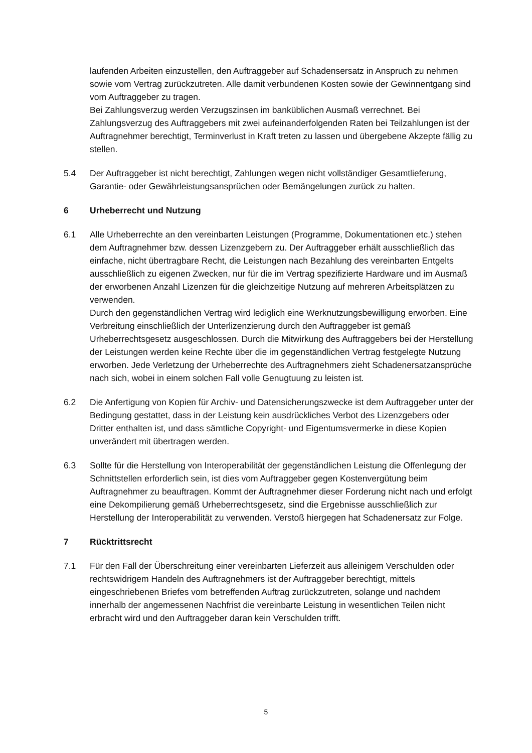laufenden Arbeiten einzustellen, den Auftraggeber auf Schadensersatz in Anspruch zu nehmen sowie vom Vertrag zurückzutreten. Alle damit verbundenen Kosten sowie der Gewinnentgang sind vom Auftraggeber zu tragen.
Bei Zahlungsverzug werden Verzugszinsen im banküblichen Ausmaß verrechnet. Bei Zahlungsverzug des Auftraggebers mit zwei aufeinanderfolgenden Raten bei Teilzahlungen ist der Auftragnehmer berechtigt, Terminverlust in Kraft treten zu lassen und übergebene Akzepte fällig zu stellen.
5.4 Der Auftraggeber ist nicht berechtigt, Zahlungen wegen nicht vollständiger Gesamtlieferung, Garantie- oder Gewährleistungsansprüchen oder Bemängelungen zurück zu halten.
6 Urheberrecht und Nutzung
6.1 Alle Urheberrechte an den vereinbarten Leistungen (Programme, Dokumentationen etc.) stehen dem Auftragnehmer bzw. dessen Lizenzgebern zu. Der Auftraggeber erhält ausschließlich das einfache, nicht übertragbare Recht, die Leistungen nach Bezahlung des vereinbarten Entgelts ausschließlich zu eigenen Zwecken, nur für die im Vertrag spezifizierte Hardware und im Ausmaß der erworbenen Anzahl Lizenzen für die gleichzeitige Nutzung auf mehreren Arbeitsplätzen zu verwenden.
Durch den gegenständlichen Vertrag wird lediglich eine Werknutzungsbewilligung erworben. Eine Verbreitung einschließlich der Unterlizenzierung durch den Auftraggeber ist gemäß Urheberrechtsgesetz ausgeschlossen. Durch die Mitwirkung des Auftraggebers bei der Herstellung der Leistungen werden keine Rechte über die im gegenständlichen Vertrag festgelegte Nutzung erworben. Jede Verletzung der Urheberrechte des Auftragnehmers zieht Schadenersatzansprüche nach sich, wobei in einem solchen Fall volle Genugtuung zu leisten ist.
6.2 Die Anfertigung von Kopien für Archiv- und Datensicherungszwecke ist dem Auftraggeber unter der Bedingung gestattet, dass in der Leistung kein ausdrückliches Verbot des Lizenzgebers oder Dritter enthalten ist, und dass sämtliche Copyright- und Eigentumsvermerke in diese Kopien unverändert mit übertragen werden.
6.3 Sollte für die Herstellung von Interoperabilität der gegenständlichen Leistung die Offenlegung der Schnittstellen erforderlich sein, ist dies vom Auftraggeber gegen Kostenvergütung beim Auftragnehmer zu beauftragen. Kommt der Auftragnehmer dieser Forderung nicht nach und erfolgt eine Dekompilierung gemäß Urheberrechtsgesetz, sind die Ergebnisse ausschließlich zur Herstellung der Interoperabilität zu verwenden. Verstoß hiergegen hat Schadenersatz zur Folge.
7 Rücktrittsrecht
7.1 Für den Fall der Überschreitung einer vereinbarten Lieferzeit aus alleinigem Verschulden oder rechtswidrigem Handeln des Auftragnehmers ist der Auftraggeber berechtigt, mittels eingeschriebenen Briefes vom betreffenden Auftrag zurückzutreten, solange und nachdem innerhalb der angemessenen Nachfrist die vereinbarte Leistung in wesentlichen Teilen nicht erbracht wird und den Auftraggeber daran kein Verschulden trifft.
5